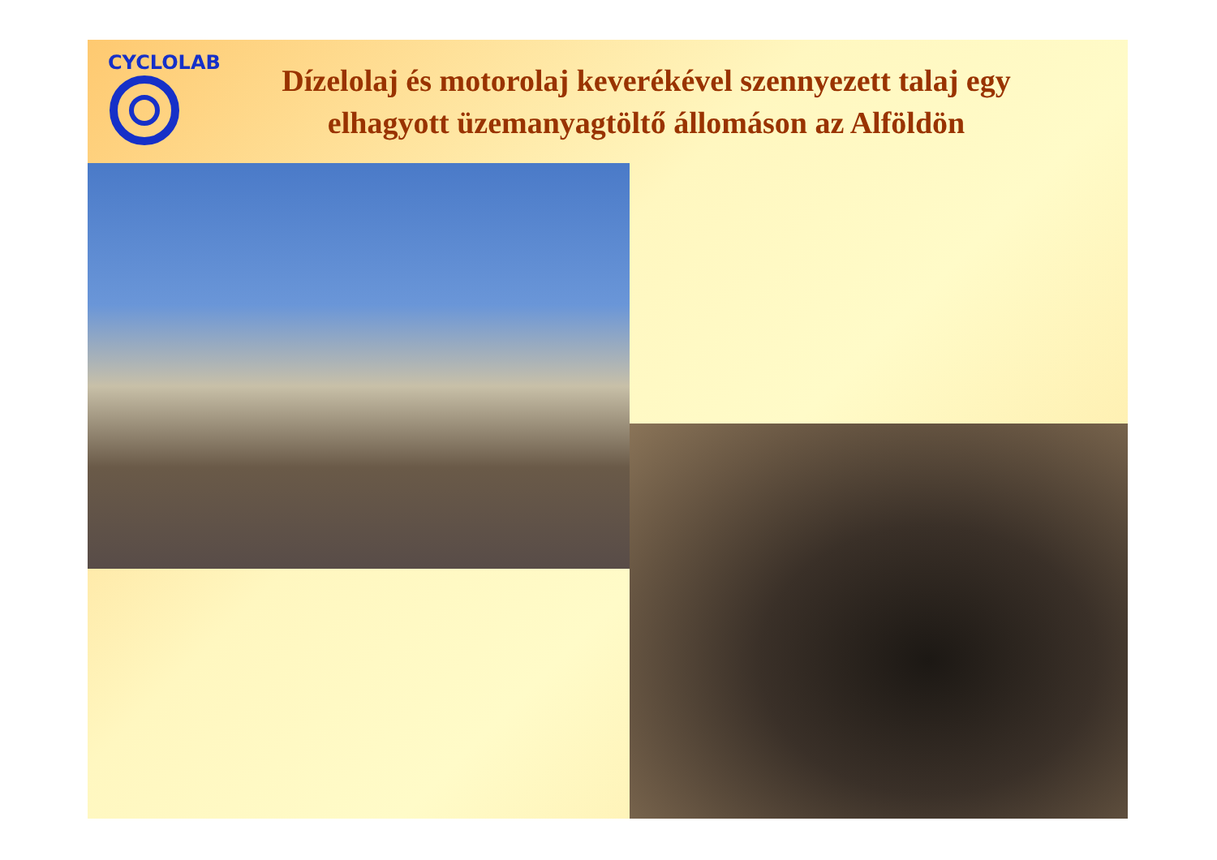CYCLOLAB
Dízelolaj és motorolaj keverékével szennyezett talaj egy elhagyott üzemanyagtöltő állomáson az Alföldön